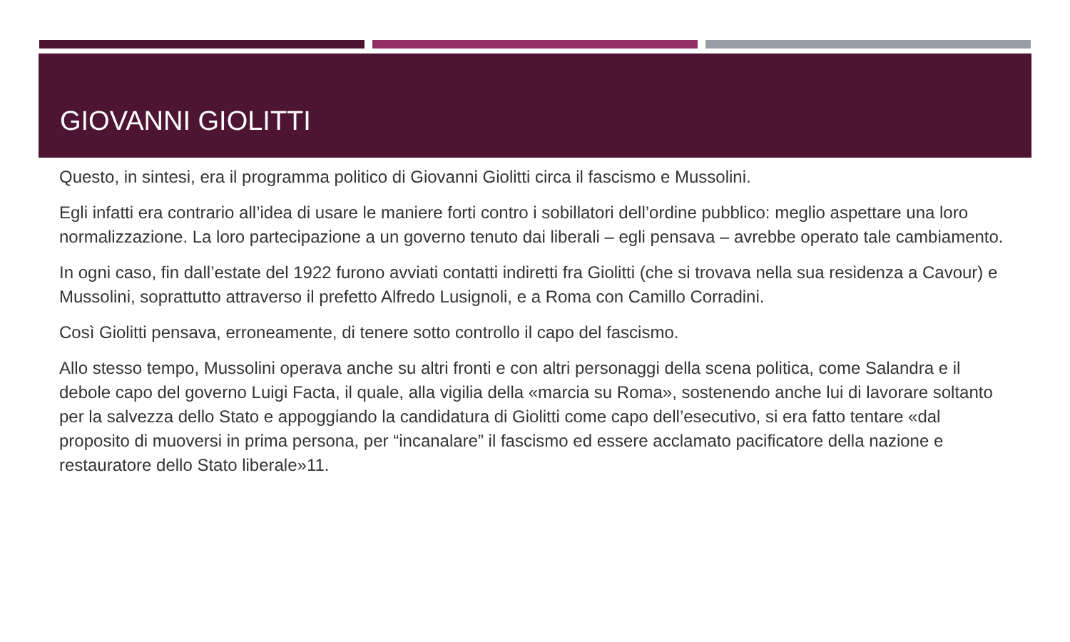GIOVANNI GIOLITTI
Questo, in sintesi, era il programma politico di Giovanni Giolitti circa il fascismo e Mussolini.
Egli infatti era contrario all’idea di usare le maniere forti contro i sobillatori dell’ordine pubblico: meglio aspettare una loro normalizzazione. La loro partecipazione a un governo tenuto dai liberali – egli pensava – avrebbe operato tale cambiamento.
In ogni caso, fin dall’estate del 1922 furono avviati contatti indiretti fra Giolitti (che si trovava nella sua residenza a Cavour) e Mussolini, soprattutto attraverso il prefetto Alfredo Lusignoli, e a Roma con Camillo Corradini.
Così Giolitti pensava, erroneamente, di tenere sotto controllo il capo del fascismo.
Allo stesso tempo, Mussolini operava anche su altri fronti e con altri personaggi della scena politica, come Salandra e il debole capo del governo Luigi Facta, il quale, alla vigilia della «marcia su Roma», sostenendo anche lui di lavorare soltanto per la salvezza dello Stato e appoggiando la candidatura di Giolitti come capo dell’esecutivo, si era fatto tentare «dal proposito di muoversi in prima persona, per “incanalare” il fascismo ed essere acclamato pacificatore della nazione e restauratore dello Stato liberale»11.